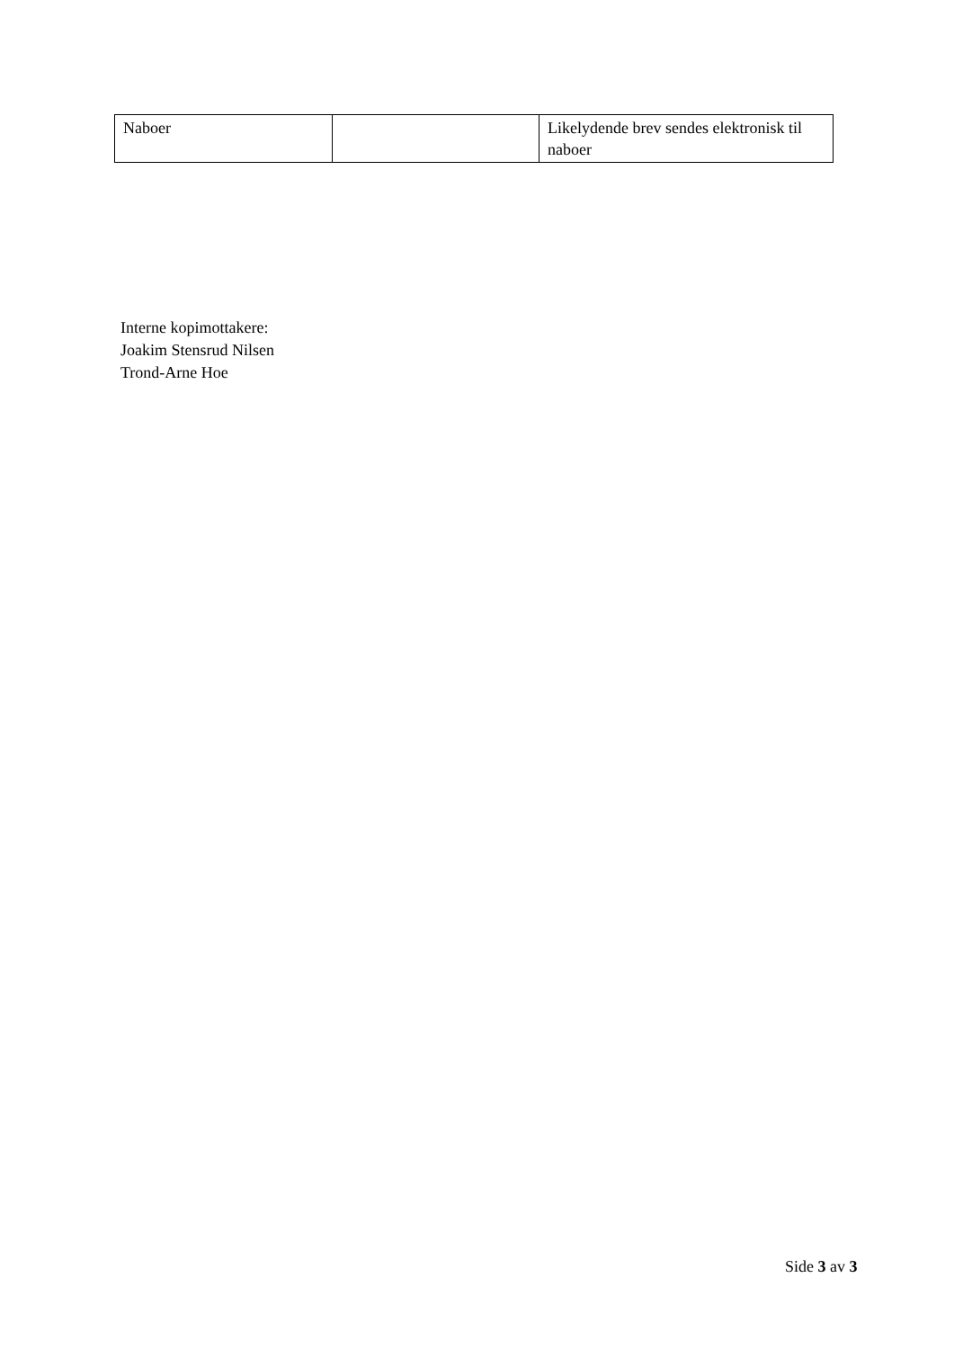| Naboer | | Likelydende brev sendes elektronisk til naboer |
Interne kopimottakere:
Joakim Stensrud Nilsen
Trond-Arne Hoe
Side 3 av 3